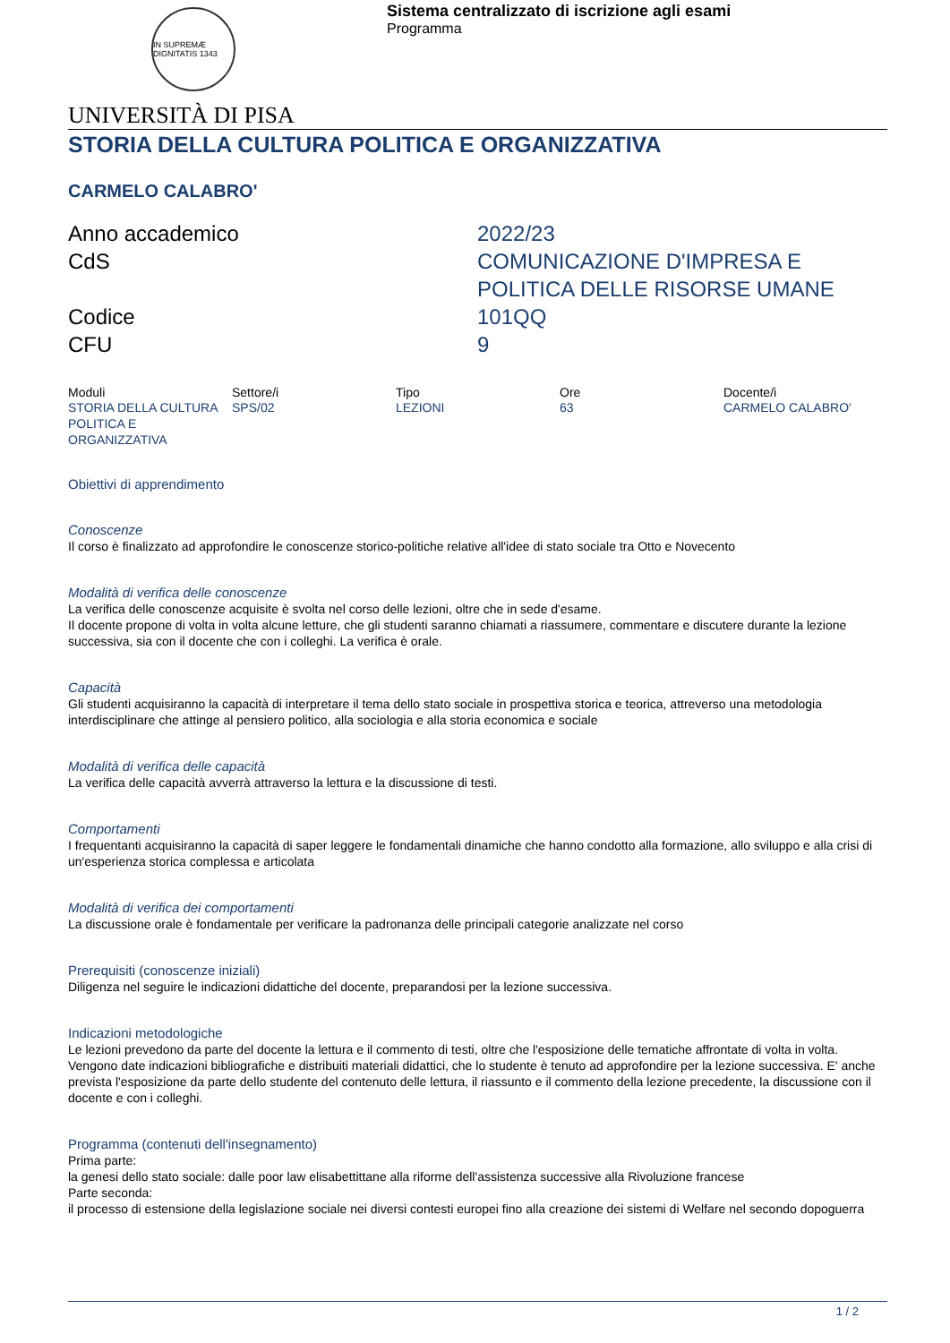IN SUPREMÆ DIGNITATIS 1343
Sistema centralizzato di iscrizione agli esami
Programma
UNIVERSITÀ DI PISA
STORIA DELLA CULTURA POLITICA E ORGANIZZATIVA
CARMELO CALABRO'
Anno accademico
2022/23
CdS
COMUNICAZIONE D'IMPRESA E POLITICA DELLE RISORSE UMANE
Codice
101QQ
CFU
9
| Moduli | Settore/i | Tipo | Ore | Docente/i |
| --- | --- | --- | --- | --- |
| STORIA DELLA CULTURA POLITICA E ORGANIZZATIVA | SPS/02 | LEZIONI | 63 | CARMELO CALABRO' |
Obiettivi di apprendimento
Conoscenze
Il corso è finalizzato ad approfondire le conoscenze storico-politiche relative all'idee di stato sociale tra Otto e Novecento
Modalità di verifica delle conoscenze
La verifica delle conoscenze acquisite è svolta nel corso delle lezioni, oltre che in sede d'esame.
Il docente propone di volta in volta alcune letture, che gli studenti saranno chiamati a riassumere, commentare e discutere durante la lezione successiva, sia con il docente che con i colleghi. La verifica è orale.
Capacità
Gli studenti acquisiranno la capacità di interpretare il tema dello stato sociale in prospettiva storica e teorica, attreverso una metodologia interdisciplinare che attinge al pensiero politico, alla sociologia e alla storia economica e sociale
Modalità di verifica delle capacità
La verifica delle capacità avverrà attraverso la lettura e la discussione di testi.
Comportamenti
I frequentanti acquisiranno la capacità di saper leggere le fondamentali dinamiche che hanno condotto alla formazione, allo sviluppo e alla crisi di un'esperienza storica complessa e articolata
Modalità di verifica dei comportamenti
La discussione orale è fondamentale per verificare la padronanza delle principali categorie analizzate nel corso
Prerequisiti (conoscenze iniziali)
Diligenza nel seguire le indicazioni didattiche del docente, preparandosi per la lezione successiva.
Indicazioni metodologiche
Le lezioni prevedono da parte del docente la lettura e il commento di testi, oltre che l'esposizione delle tematiche affrontate di volta in volta. Vengono date indicazioni bibliografiche e distribuiti materiali didattici, che lo studente è tenuto ad approfondire per la lezione successiva. E' anche prevista l'esposizione da parte dello studente del contenuto delle lettura, il riassunto e il commento della lezione precedente, la discussione con il docente e con i colleghi.
Programma (contenuti dell'insegnamento)
Prima parte:
la genesi dello stato sociale: dalle poor law elisabettittane alla riforme dell'assistenza successive alla Rivoluzione francese
Parte seconda:
il processo di estensione della legislazione sociale nei diversi contesti europei fino alla creazione dei sistemi di Welfare nel secondo dopoguerra
1 / 2